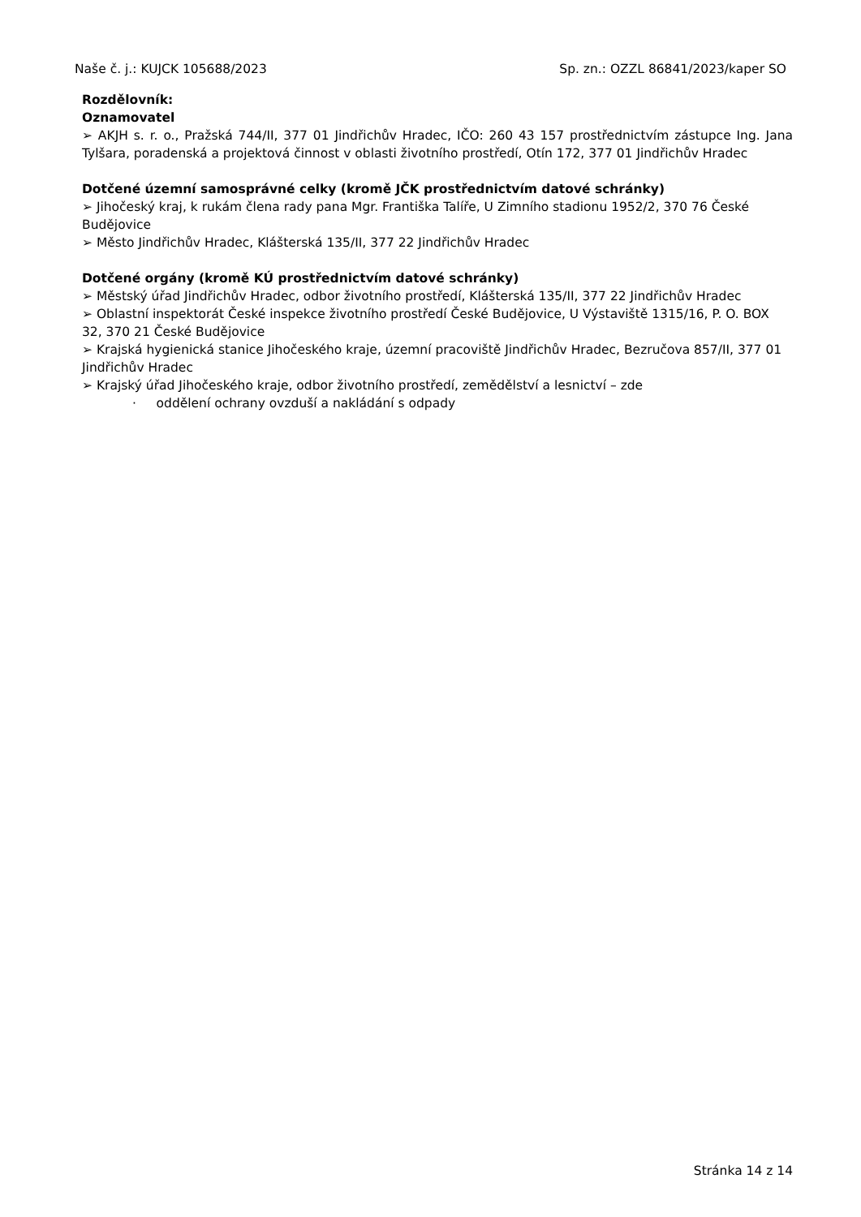Naše č. j.: KUJCK 105688/2023 Sp. zn.: OZZL 86841/2023/kaper SO
Rozdělovník:
Oznamovatel
➢ AKJH s. r. o., Pražská 744/II, 377 01 Jindřichův Hradec, IČO: 260 43 157 prostřednictvím zástupce Ing. Jana Tylšara, poradenská a projektová činnost v oblasti životního prostředí, Otín 172, 377 01 Jindřichův Hradec
Dotčené územní samosprávné celky (kromě JČK prostřednictvím datové schránky)
➢ Jihočeský kraj, k rukám člena rady pana Mgr. Františka Talíře, U Zimního stadionu 1952/2, 370 76 České Budějovice
➢ Město Jindřichův Hradec, Klášterská 135/II, 377 22 Jindřichův Hradec
Dotčené orgány (kromě KÚ prostřednictvím datové schránky)
➢ Městský úřad Jindřichův Hradec, odbor životního prostředí, Klášterská 135/II, 377 22 Jindřichův Hradec
➢ Oblastní inspektorát České inspekce životního prostředí České Budějovice, U Výstaviště 1315/16, P. O. BOX 32, 370 21 České Budějovice
➢ Krajská hygienická stanice Jihočeského kraje, územní pracoviště Jindřichův Hradec, Bezručova 857/II, 377 01 Jindřichův Hradec
➢ Krajský úřad Jihočeského kraje, odbor životního prostředí, zemědělství a lesnictví – zde
· oddělení ochrany ovzduší a nakládání s odpady
Stránka 14 z 14